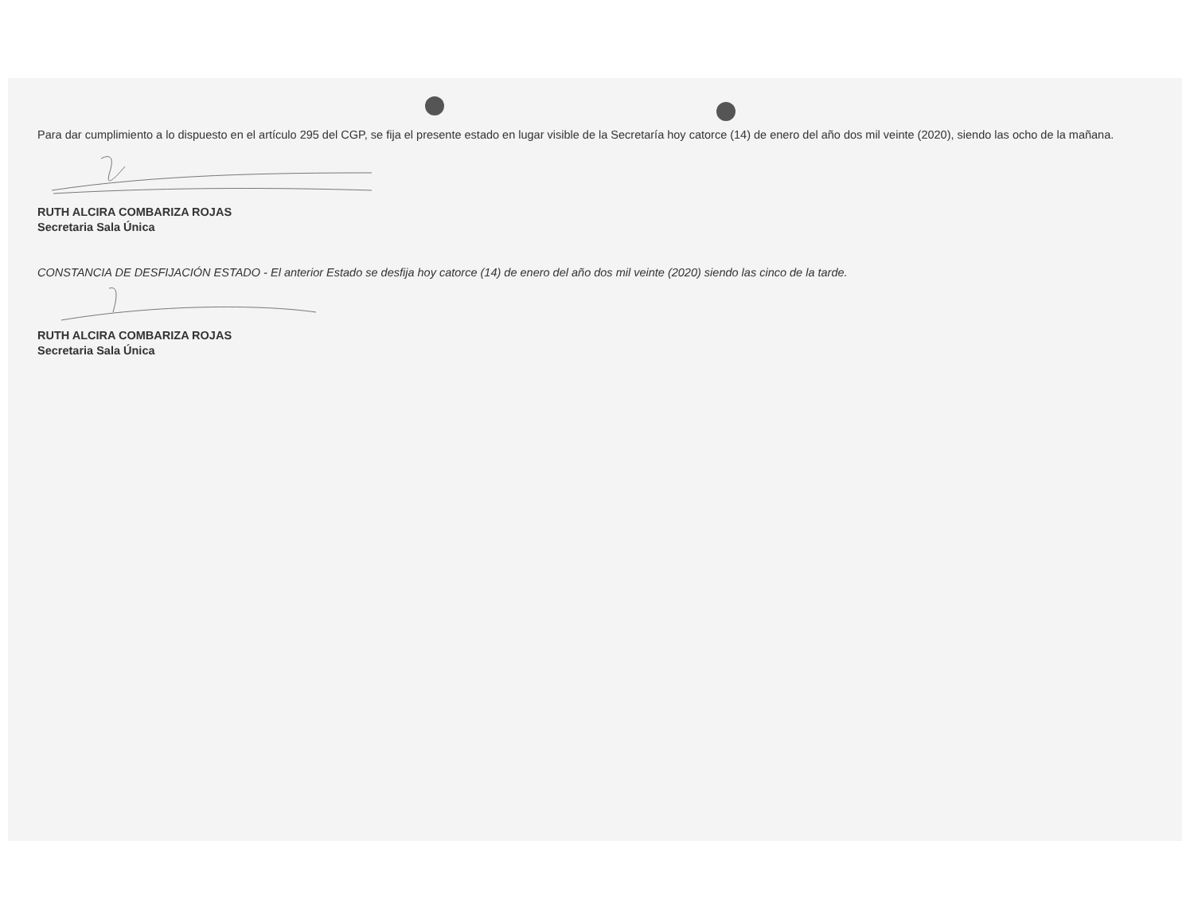Para dar cumplimiento a lo dispuesto en el artículo 295 del CGP, se fija el presente estado en lugar visible de la Secretaría hoy catorce (14) de enero del año dos mil veinte (2020), siendo las ocho de la mañana.
RUTH ALCIRA COMBARIZA ROJAS
Secretaria Sala Única
CONSTANCIA DE DESFIJACIÓN ESTADO - El anterior Estado se desfija hoy catorce (14) de enero del año dos mil veinte (2020) siendo las cinco de la tarde.
RUTH ALCIRA COMBARIZA ROJAS
Secretaria Sala Única